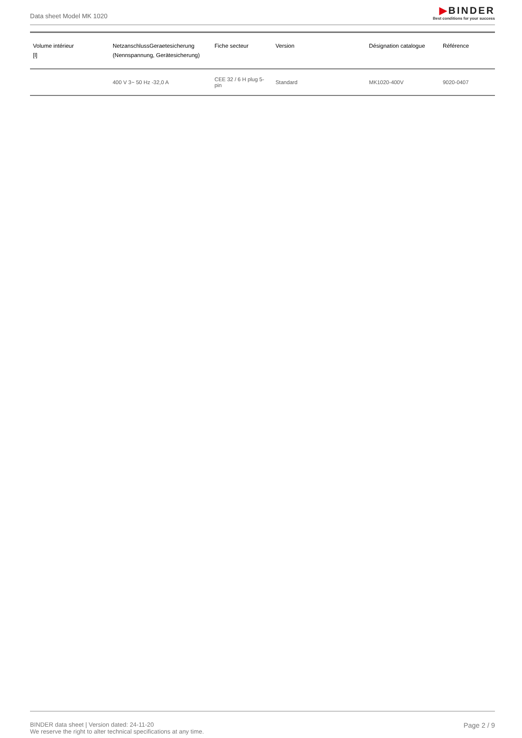Data sheet Model MK 1020
▶BINDER
Best conditions for your success
| Volume intérieur [l] | NetzanschlussGeraetesicherung (Nennspannung, Gerätesicherung) | Fiche secteur | Version | Désignation catalogue | Référence |
| --- | --- | --- | --- | --- | --- |
| | 400 V 3~ 50 Hz -32,0 A | CEE 32 / 6 H plug 5-pin | Standard | MK1020-400V | 9020-0407 |
BINDER data sheet | Version dated: 24-11-20
We reserve the right to alter technical specifications at any time.
Page 2 / 9